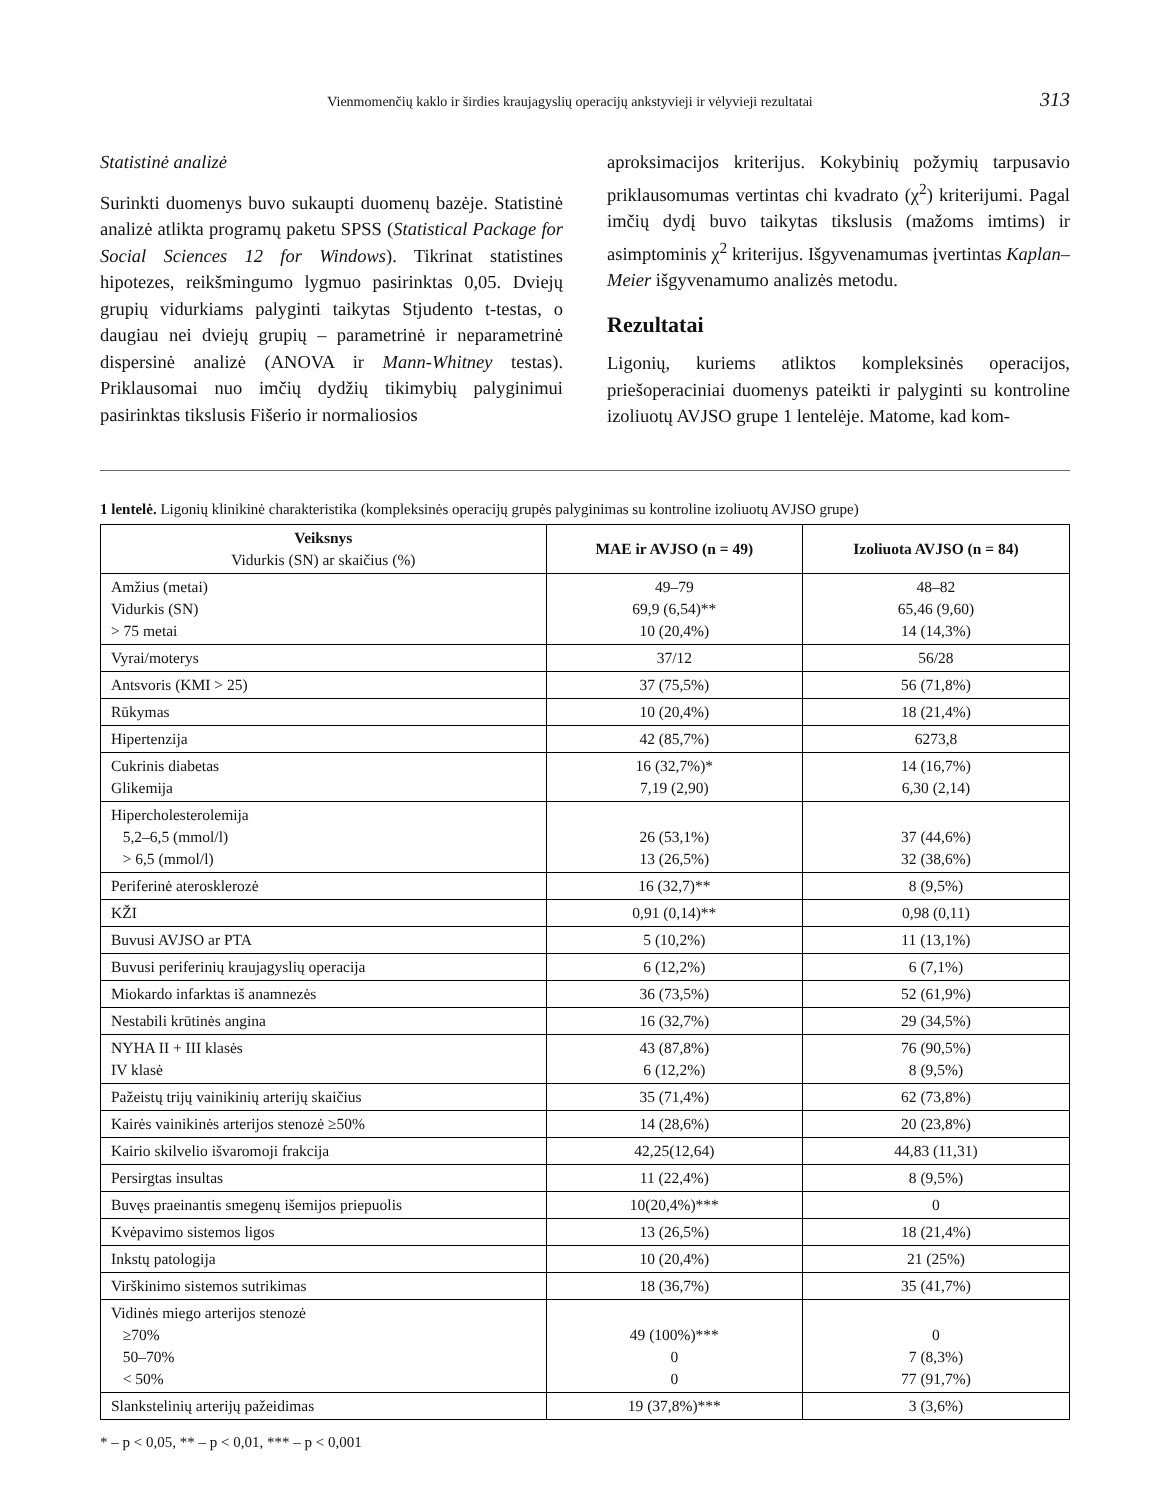Vienmomenčių kaklo ir širdies kraujagyslių operacijų ankstyvieji ir vėlyvieji rezultatai 313
Statistinė analizė
Surinkti duomenys buvo sukaupti duomenų bazėje. Statistinė analizė atlikta programų paketu SPSS (Statistical Package for Social Sciences 12 for Windows). Tikrinat statistines hipotezes, reikšmingumo lygmuo pasirinktas 0,05. Dviejų grupių vidurkiams palyginti taikytas Stjudento t-testas, o daugiau nei dviejų grupių – parametrinė ir neparametrinė dispersinė analizė (ANOVA ir Mann-Whitney testas). Priklausomai nuo imčių dydžių tikimybių palyginimui pasirinktas tikslusis Fišerio ir normaliosios
aproksimacijos kriterijus. Kokybinių požymių tarpusavio priklausomumas vertintas chi kvadrato (χ<sup>2</sup>) kriterijumi. Pagal imčių dydį buvo taikytas tikslusis (mažoms imtims) ir asimptominis χ<sup>2</sup> kriterijus. Išgyvenamumas įvertintas Kaplan–Meier išgyvenamumo analizės metodu.
Rezultatai
Ligonių, kuriems atliktos kompleksinės operacijos, priešoperaciniai duomenys pateikti ir palyginti su kontroline izoliuotų AVJSO grupe 1 lentelėje. Matome, kad kom-
1 lentelė. Ligonių klinikinė charakteristika (kompleksinės operacijų grupės palyginimas su kontroline izoliuotų AVJSO grupe)
| Veiksnys Vidurkis (SN) ar skaičius (%) | MAE ir AVJSO (n = 49) | Izoliuota AVJSO (n = 84) |
| --- | --- | --- |
| Amžius (metai) Vidurkis (SN) > 75 metai | 49–79 69,9 (6,54)** 10 (20,4%) | 48–82 65,46 (9,60) 14 (14,3%) |
| Vyrai/moterys | 37/12 | 56/28 |
| Antsvoris (KMI > 25) | 37 (75,5%) | 56 (71,8%) |
| Rūkymas | 10 (20,4%) | 18 (21,4%) |
| Hipertenzija | 42 (85,7%) | 6273,8 |
| Cukrinis diabetas Glikemija | 16 (32,7%)* 7,19 (2,90) | 14 (16,7%) 6,30 (2,14) |
| Hipercholesterolemija 5,2–6,5 (mmol/l) > 6,5 (mmol/l) | 26 (53,1%) 13 (26,5%) | 37 (44,6%) 32 (38,6%) |
| Periferinė aterosklerozė | 16 (32,7)** | 8 (9,5%) |
| KŽI | 0,91 (0,14)** | 0,98 (0,11) |
| Buvusi AVJSO ar PTA | 5 (10,2%) | 11 (13,1%) |
| Buvusi periferinių kraujagyslių operacija | 6 (12,2%) | 6 (7,1%) |
| Miokardo infarktas iš anamnezės | 36 (73,5%) | 52 (61,9%) |
| Nestabili krūtinės angina | 16 (32,7%) | 29 (34,5%) |
| NYHA II + III klasės IV klasė | 43 (87,8%) 6 (12,2%) | 76 (90,5%) 8 (9,5%) |
| Pažeistų trijų vainikinių arterijų skaičius | 35 (71,4%) | 62 (73,8%) |
| Kairės vainikinės arterijos stenozė ≥50% | 14 (28,6%) | 20 (23,8%) |
| Kairio skilvelio išvaromoji frakcija | 42,25(12,64) | 44,83 (11,31) |
| Persirgtas insultas | 11 (22,4%) | 8 (9,5%) |
| Buvęs praeinantis smegenų išemijos priepuolis | 10(20,4%)*** | 0 |
| Kvėpavimo sistemos ligos | 13 (26,5%) | 18 (21,4%) |
| Inkstų patologija | 10 (20,4%) | 21 (25%) |
| Virškinimo sistemos sutrikimas | 18 (36,7%) | 35 (41,7%) |
| Vidinės miego arterijos stenozė ≥70% 50–70% < 50% | 49 (100%)*** 0 0 | 0 7 (8,3%) 77 (91,7%) |
| Slankstelinių arterijų pažeidimas | 19 (37,8%)*** | 3 (3,6%) |
* – p < 0,05, ** – p < 0,01, *** – p < 0,001